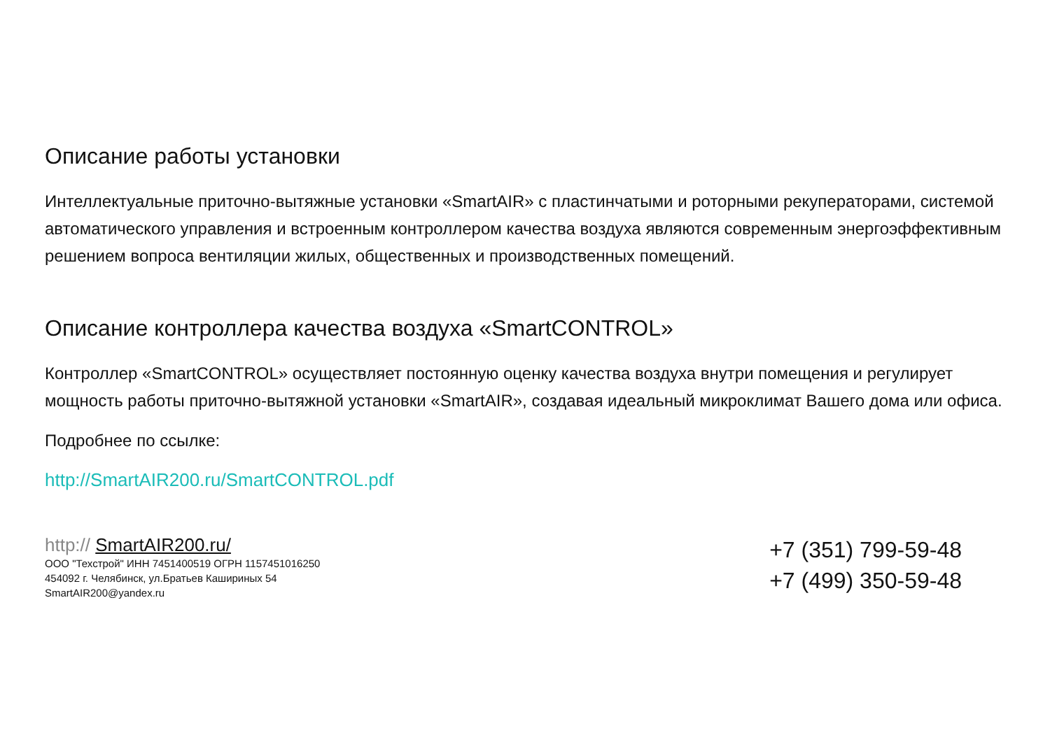Описание работы установки
Интеллектуальные приточно-вытяжные установки «SmartAIR» с пластинчатыми и роторными рекуператорами, системой автоматического управления и встроенным контроллером качества воздуха являются современным энергоэффективным решением вопроса вентиляции жилых, общественных и производственных помещений.
Описание контроллера качества воздуха «SmartCONTROL»
Контроллер «SmartCONTROL» осуществляет постоянную оценку качества воздуха внутри помещения и регулирует мощность работы приточно-вытяжной установки «SmartAIR», создавая идеальный микроклимат Вашего дома или офиса.
Подробнее по ссылке:
http://SmartAIR200.ru/SmartCONTROL.pdf
http:// SmartAIR200.ru/
ООО "Техстрой" ИНН 7451400519 ОГРН 1157451016250
454092 г. Челябинск, ул.Братьев Кашириных 54
SmartAIR200@yandex.ru
+7 (351) 799-59-48
+7 (499) 350-59-48